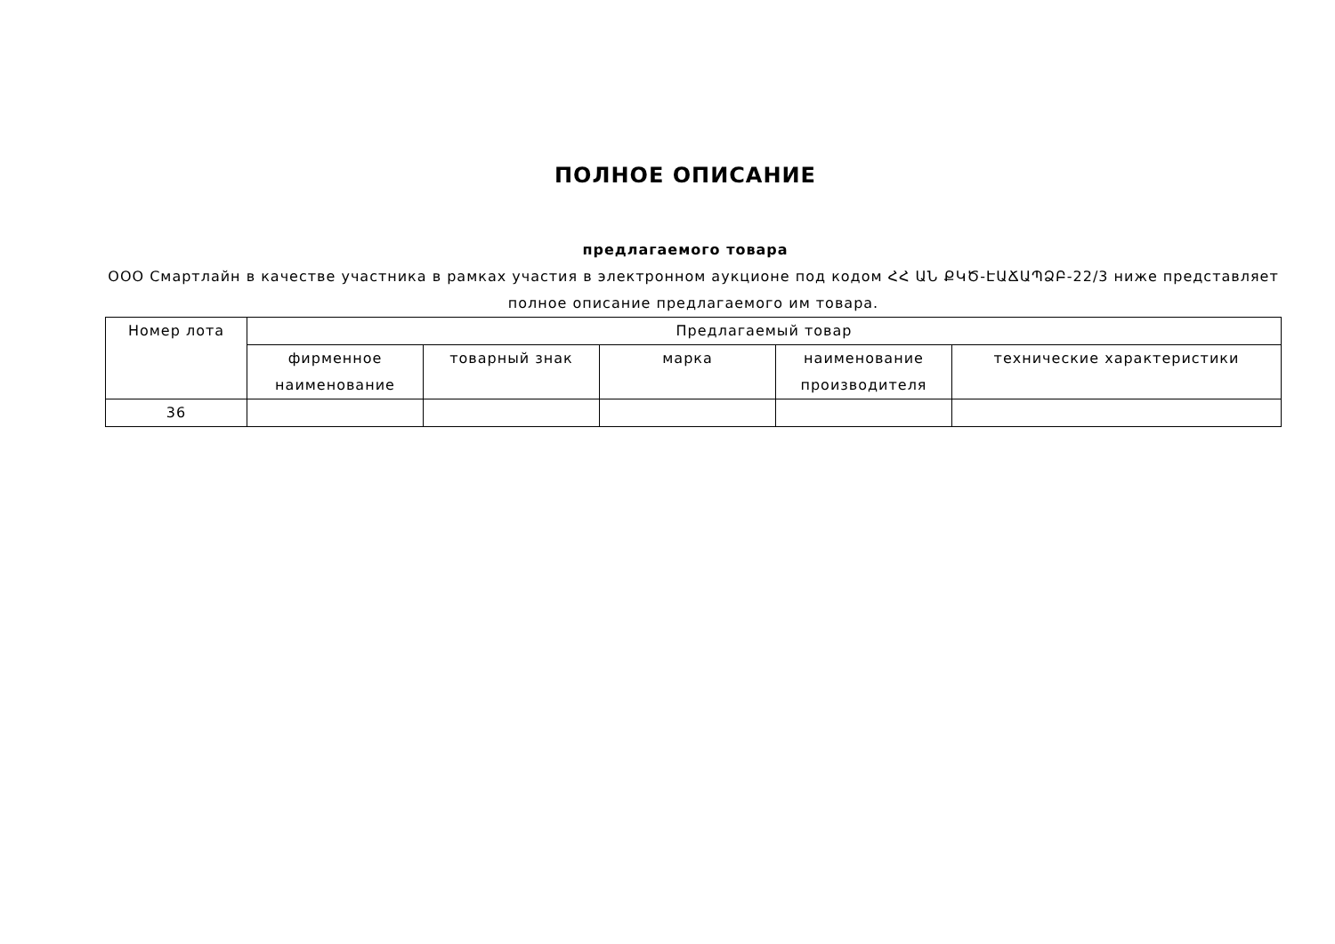ПОЛНОЕ ОПИСАНИЕ
предлагаемого товара
ООО Смартлайн в качестве участника в рамках участия в электронном аукционе под кодом ՀՀ ԱՆ ՔԿԾ-ԷԱՃԱՊՁԲ-22/3 ниже представляет полное описание предлагаемого им товара.
| Номер лота | Предлагаемый товар | | | | |
| --- | --- | --- | --- | --- | --- |
| | фирменное наименование | товарный знак | марка | наименование производителя | технические характеристики |
| 36 | | | | | |